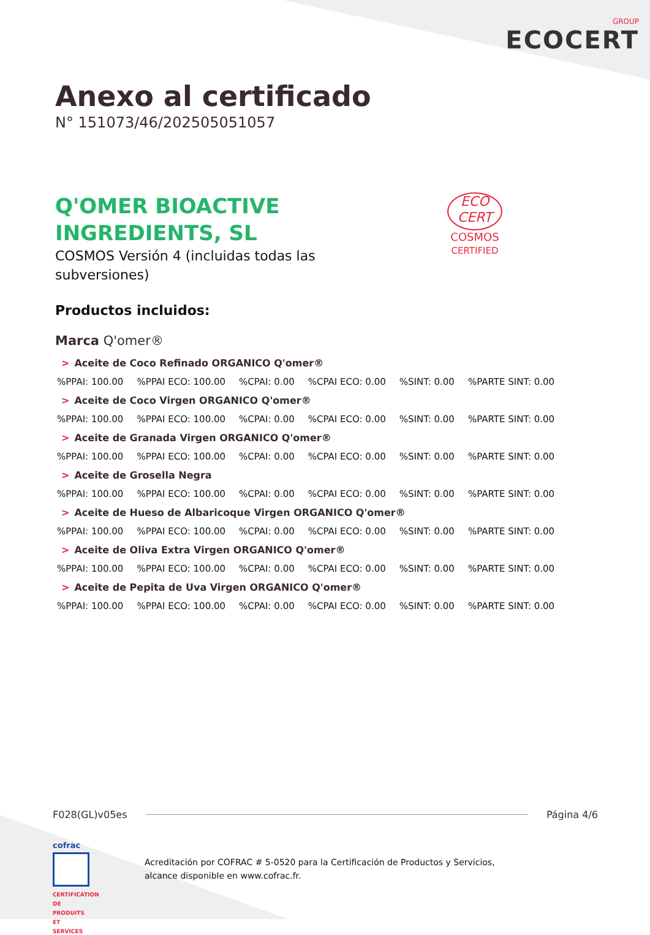GROUP
ECOCERT
Anexo al certificado
N° 151073/46/202505051057
Q'OMER BIOACTIVE
INGREDIENTS, SL
COSMOS Versión 4 (incluidas todas las
subversiones)
ECO
CERT
COSMOS
CERTIFIED
Productos incluidos:
Marca Q'omer®
> Aceite de Coco Refinado ORGANICO Q'omer®
%PPAI: 100.00%PPAI ECO: 100.00%CPAI: 0.00%CPAI ECO: 0.00%SINT: 0.00%PARTE SINT: 0.00
> Aceite de Coco Virgen ORGANICO Q'omer®
%PPAI: 100.00%PPAI ECO: 100.00%CPAI: 0.00%CPAI ECO: 0.00%SINT: 0.00%PARTE SINT: 0.00
> Aceite de Granada Virgen ORGANICO Q'omer®
%PPAI: 100.00%PPAI ECO: 100.00%CPAI: 0.00%CPAI ECO: 0.00%SINT: 0.00%PARTE SINT: 0.00
> Aceite de Grosella Negra
%PPAI: 100.00%PPAI ECO: 100.00%CPAI: 0.00%CPAI ECO: 0.00%SINT: 0.00%PARTE SINT: 0.00
> Aceite de Hueso de Albaricoque Virgen ORGANICO Q'omer®
%PPAI: 100.00%PPAI ECO: 100.00%CPAI: 0.00%CPAI ECO: 0.00%SINT: 0.00%PARTE SINT: 0.00
> Aceite de Oliva Extra Virgen ORGANICO Q'omer®
%PPAI: 100.00%PPAI ECO: 100.00%CPAI: 0.00%CPAI ECO: 0.00%SINT: 0.00%PARTE SINT: 0.00
> Aceite de Pepita de Uva Virgen ORGANICO Q'omer®
%PPAI: 100.00%PPAI ECO: 100.00%CPAI: 0.00%CPAI ECO: 0.00%SINT: 0.00%PARTE SINT: 0.00
F028(GL)v05es Página 4/6
cofrac
CERTIFICATION DE PRODUITS ET SERVICES
Acreditación por COFRAC # 5-0520 para la Certificación de Productos y Servicios,
alcance disponible en www.cofrac.fr.